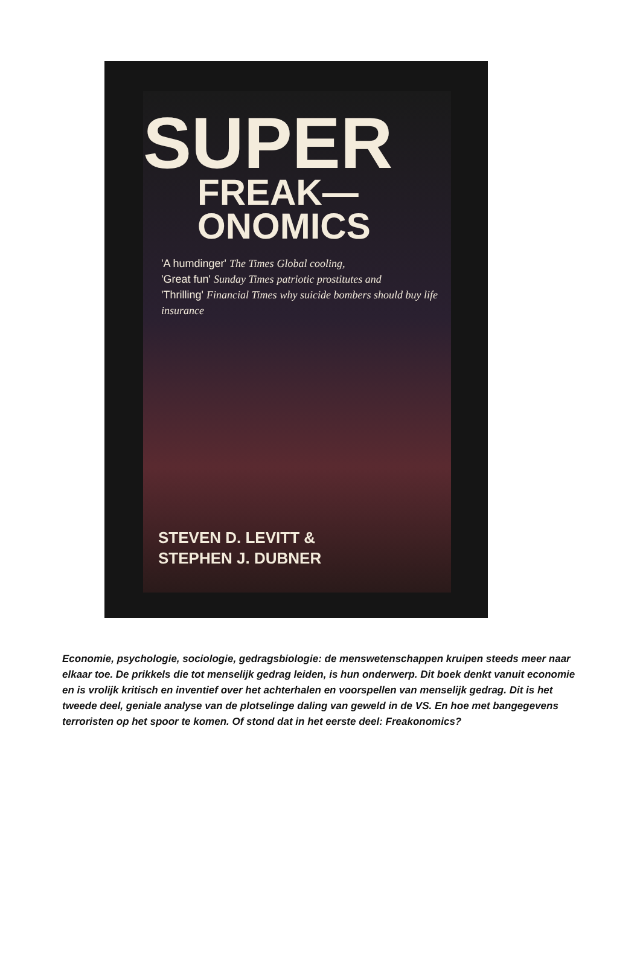SUPER
FREAK—
ONOMICS
'A humdinger' The Times Global cooling,
'Great fun' Sunday Times patriotic prostitutes and
'Thrilling' Financial Times why suicide bombers should buy life insurance
STEVEN D. LEVITT &
STEPHEN J. DUBNER
Economie, psychologie, sociologie, gedragsbiologie: de menswetenschappen kruipen steeds meer naar elkaar toe. De prikkels die tot menselijk gedrag leiden, is hun onderwerp. Dit boek denkt vanuit economie en is vrolijk kritisch en inventief over het achterhalen en voorspellen van menselijk gedrag. Dit is het tweede deel, geniale analyse van de plotselinge daling van geweld in de VS. En hoe met bangegevens terroristen op het spoor te komen. Of stond dat in het eerste deel: Freakonomics?